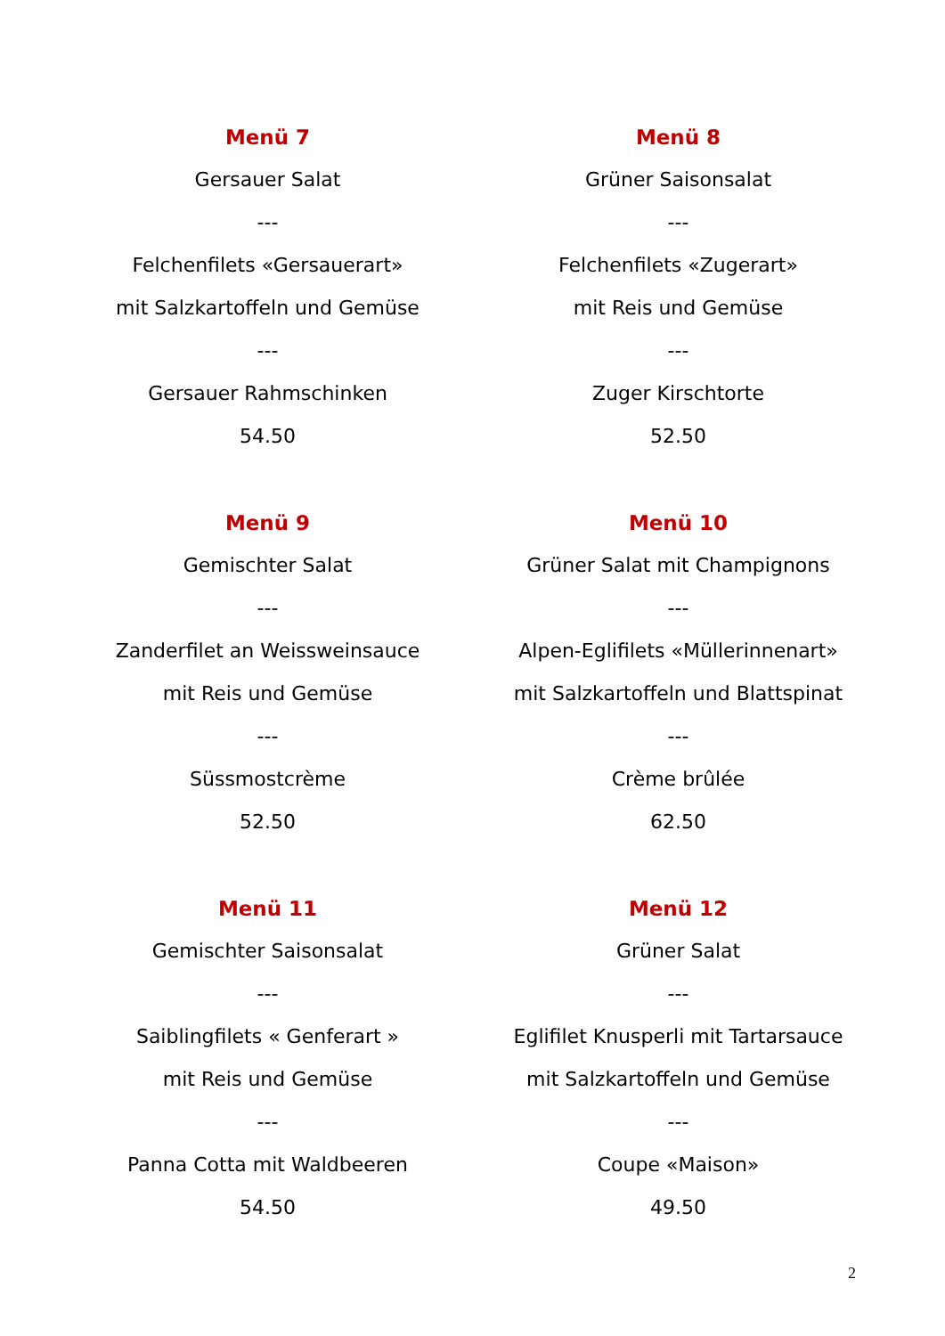Menü 7
Gersauer Salat
---
Felchenfilets «Gersauerart»
mit Salzkartoffeln und Gemüse
---
Gersauer Rahmschinken
54.50
Menü 8
Grüner Saisonsalat
---
Felchenfilets «Zugerart»
mit Reis und Gemüse
---
Zuger Kirschtorte
52.50
Menü 9
Gemischter Salat
---
Zanderfilet an Weissweinsauce
mit Reis und Gemüse
---
Süssmostcrème
52.50
Menü 10
Grüner Salat mit Champignons
---
Alpen-Eglifilets «Müllerinnenart»
mit Salzkartoffeln und Blattspinat
---
Crème brûlée
62.50
Menü 11
Gemischter Saisonsalat
---
Saiblingfilets « Genferart »
mit Reis und Gemüse
---
Panna Cotta mit Waldbeeren
54.50
Menü 12
Grüner Salat
---
Eglifilet Knusperli mit Tartarsauce
mit Salzkartoffeln und Gemüse
---
Coupe «Maison»
49.50
2